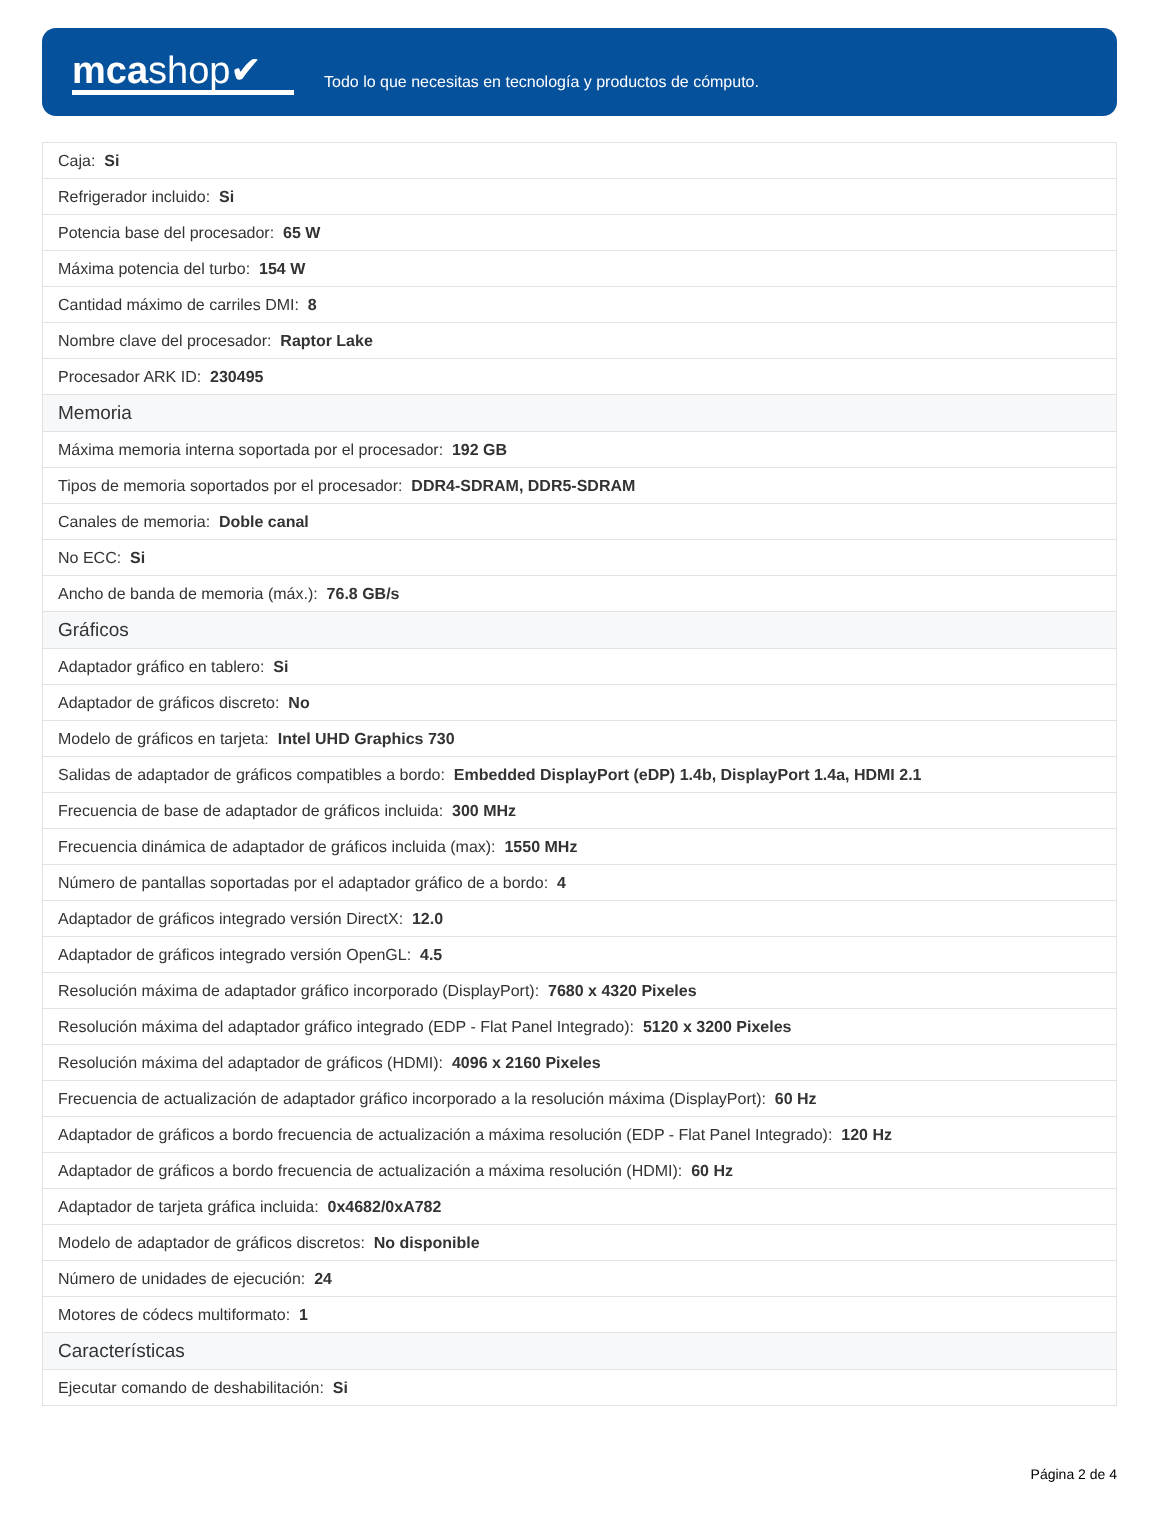mcashop✔
Todo lo que necesitas en tecnología y productos de cómputo.
| Caja: Si |
| Refrigerador incluido: Si |
| Potencia base del procesador: 65 W |
| Máxima potencia del turbo: 154 W |
| Cantidad máximo de carriles DMI: 8 |
| Nombre clave del procesador: Raptor Lake |
| Procesador ARK ID: 230495 |
| Memoria |
| Máxima memoria interna soportada por el procesador: 192 GB |
| Tipos de memoria soportados por el procesador: DDR4-SDRAM, DDR5-SDRAM |
| Canales de memoria: Doble canal |
| No ECC: Si |
| Ancho de banda de memoria (máx.): 76.8 GB/s |
| Gráficos |
| Adaptador gráfico en tablero: Si |
| Adaptador de gráficos discreto: No |
| Modelo de gráficos en tarjeta: Intel UHD Graphics 730 |
| Salidas de adaptador de gráficos compatibles a bordo: Embedded DisplayPort (eDP) 1.4b, DisplayPort 1.4a, HDMI 2.1 |
| Frecuencia de base de adaptador de gráficos incluida: 300 MHz |
| Frecuencia dinámica de adaptador de gráficos incluida (max): 1550 MHz |
| Número de pantallas soportadas por el adaptador gráfico de a bordo: 4 |
| Adaptador de gráficos integrado versión DirectX: 12.0 |
| Adaptador de gráficos integrado versión OpenGL: 4.5 |
| Resolución máxima de adaptador gráfico incorporado (DisplayPort): 7680 x 4320 Pixeles |
| Resolución máxima del adaptador gráfico integrado (EDP - Flat Panel Integrado): 5120 x 3200 Pixeles |
| Resolución máxima del adaptador de gráficos (HDMI): 4096 x 2160 Pixeles |
| Frecuencia de actualización de adaptador gráfico incorporado a la resolución máxima (DisplayPort): 60 Hz |
| Adaptador de gráficos a bordo frecuencia de actualización a máxima resolución (EDP - Flat Panel Integrado): 120 Hz |
| Adaptador de gráficos a bordo frecuencia de actualización a máxima resolución (HDMI): 60 Hz |
| Adaptador de tarjeta gráfica incluida: 0x4682/0xA782 |
| Modelo de adaptador de gráficos discretos: No disponible |
| Número de unidades de ejecución: 24 |
| Motores de códecs multiformato: 1 |
| Características |
| Ejecutar comando de deshabilitación: Si |
Página 2 de 4